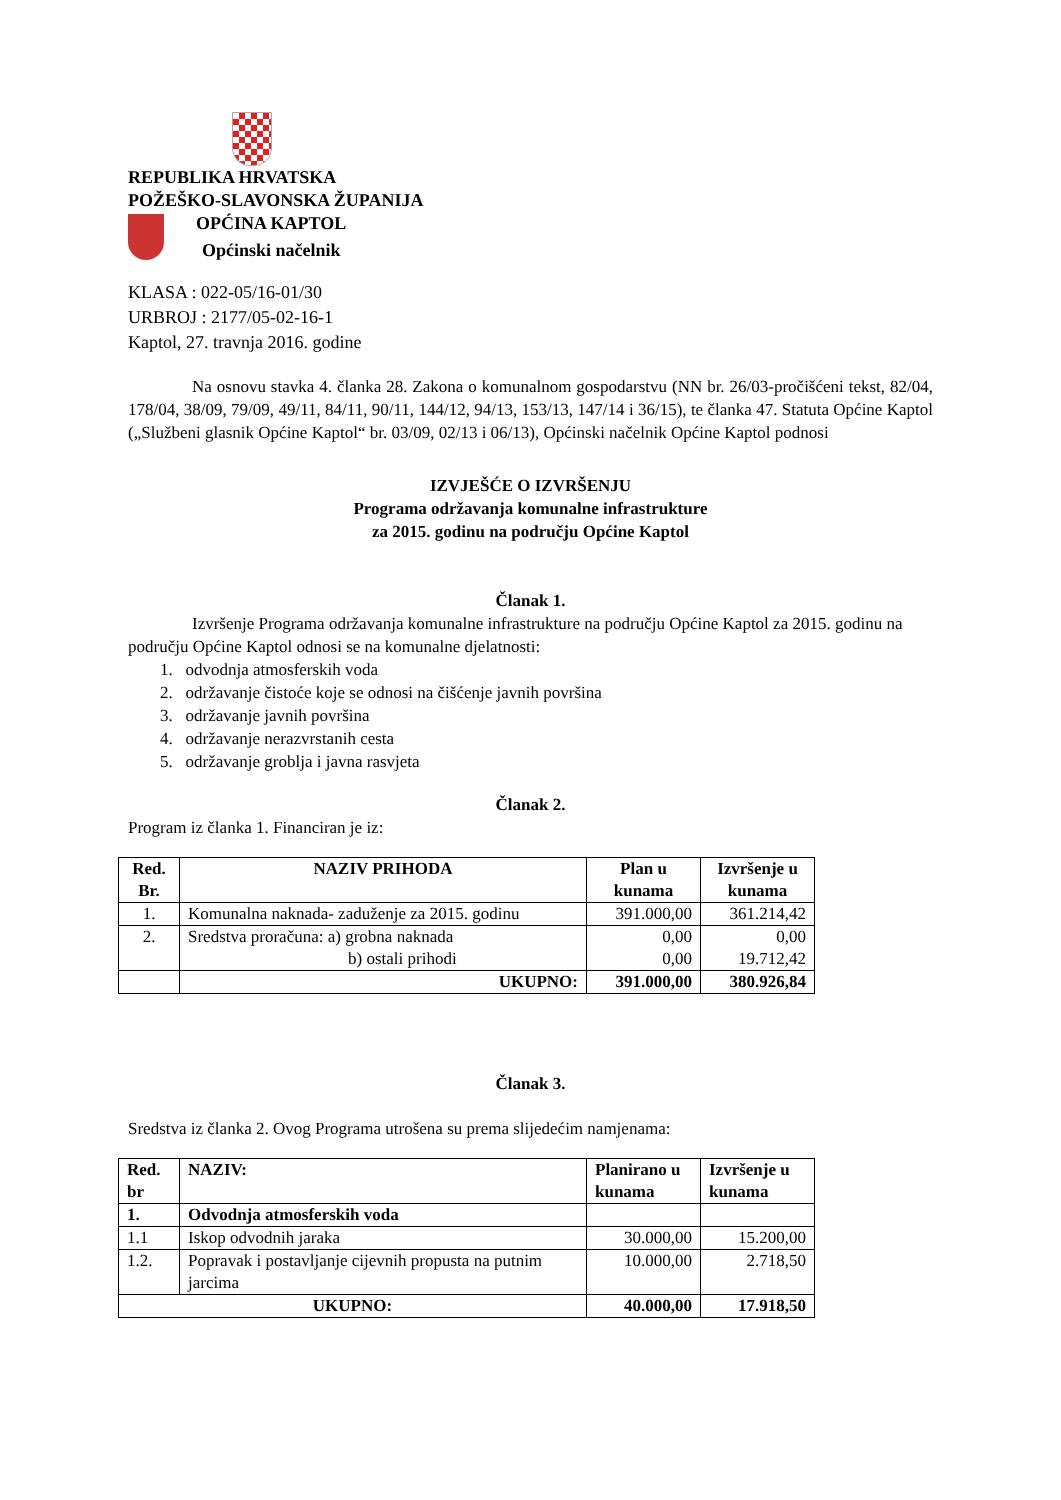REPUBLIKA HRVATSKA
POŽEŠKO-SLAVONSKA ŽUPANIJA
OPĆINA KAPTOL
Općinski načelnik
KLASA : 022-05/16-01/30
URBROJ : 2177/05-02-16-1
Kaptol, 27. travnja 2016. godine
Na osnovu stavka 4. članka 28. Zakona o komunalnom gospodarstvu (NN br. 26/03-pročišćeni tekst, 82/04, 178/04, 38/09, 79/09, 49/11, 84/11, 90/11, 144/12, 94/13, 153/13, 147/14 i 36/15), te članka 47. Statuta Općine Kaptol („Službeni glasnik Općine Kaptol“ br. 03/09, 02/13 i 06/13), Općinski načelnik Općine Kaptol podnosi
IZVJEŠĆE O IZVRŠENJU
Programa održavanja komunalne infrastrukture
za 2015. godinu na području Općine Kaptol
Članak 1.
Izvršenje Programa održavanja komunalne infrastrukture na području Općine Kaptol za 2015. godinu na području Općine Kaptol odnosi se na komunalne djelatnosti:
1. odvodnja atmosferskih voda
2. održavanje čistoće koje se odnosi na čišćenje javnih površina
3. održavanje javnih površina
4. održavanje nerazvrstanih cesta
5. održavanje groblja i javna rasvjeta
Članak 2.
Program iz članka 1. Financiran je iz:
| Red. Br. | NAZIV PRIHODA | Plan u kunama | Izvršenje u kunama |
| --- | --- | --- | --- |
| 1. | Komunalna naknada- zaduženje za 2015. godinu | 391.000,00 | 361.214,42 |
| 2. | Sredstva proračuna: a) grobna naknada b) ostali prihodi | 0,00 0,00 | 0,00 19.712,42 |
| | UKUPNO: | 391.000,00 | 380.926,84 |
Članak 3.
Sredstva iz članka 2. Ovog Programa utrošena su prema slijedećim namjenama:
| Red. br | NAZIV: | Planirano u kunama | Izvršenje u kunama |
| --- | --- | --- | --- |
| 1. | Odvodnja atmosferskih voda | | |
| 1.1 | Iskop odvodnih jaraka | 30.000,00 | 15.200,00 |
| 1.2. | Popravak i postavljanje cijevnih propusta na putnim jarcima | 10.000,00 | 2.718,50 |
| UKUPNO: | | 40.000,00 | 17.918,50 |